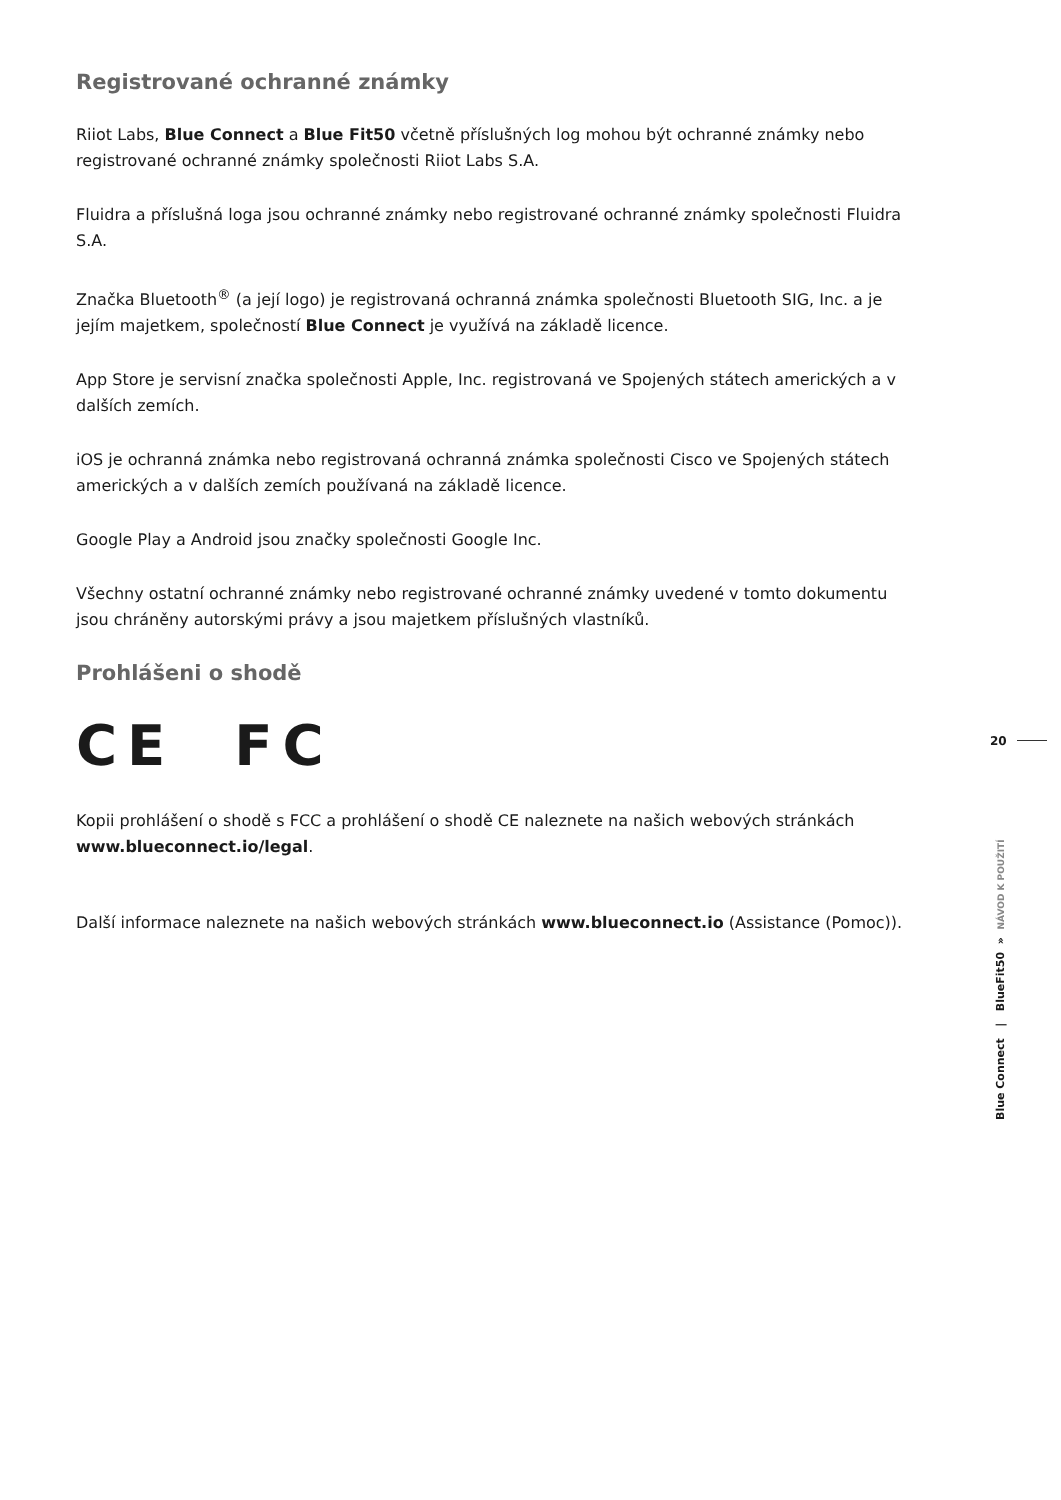Registrované ochranné známky
Riiot Labs, Blue Connect a Blue Fit50 včetně příslušných log mohou být ochranné známky nebo registrované ochranné známky společnosti Riiot Labs S.A.
Fluidra a příslušná loga jsou ochranné známky nebo registrované ochranné známky společnosti Fluidra S.A.
Značka Bluetooth<sup>®</sup> (a její logo) je registrovaná ochranná známka společnosti Bluetooth SIG, Inc. a je jejím majetkem, společností Blue Connect je využívá na základě licence.
App Store je servisní značka společnosti Apple, Inc. registrovaná ve Spojených státech amerických a v dalších zemích.
iOS je ochranná známka nebo registrovaná ochranná známka společnosti Cisco ve Spojených státech amerických a v dalších zemích používaná na základě licence.
Google Play a Android jsou značky společnosti Google Inc.
Všechny ostatní ochranné známky nebo registrované ochranné známky uvedené v tomto dokumentu jsou chráněny autorskými právy a jsou majetkem příslušných vlastníků.
Prohlášeni o shodě
CE FC
Kopii prohlášení o shodě s FCC a prohlášení o shodě CE naleznete na našich webových stránkách www.blueconnect.io/legal.
Další informace naleznete na našich webových stránkách www.blueconnect.io (Assistance (Pomoc)).
20
Blue Connect | BlueFit50 » NÁVOD K POUŽITÍ